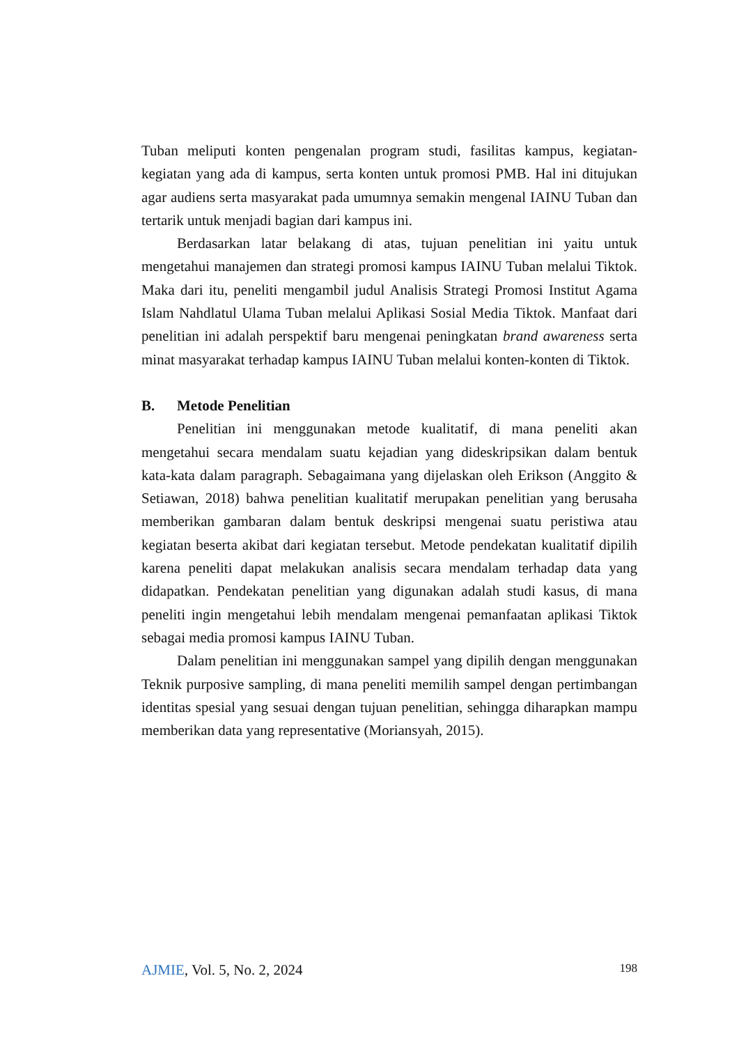Tuban meliputi konten pengenalan program studi, fasilitas kampus, kegiatan-kegiatan yang ada di kampus, serta konten untuk promosi PMB. Hal ini ditujukan agar audiens serta masyarakat pada umumnya semakin mengenal IAINU Tuban dan tertarik untuk menjadi bagian dari kampus ini.
Berdasarkan latar belakang di atas, tujuan penelitian ini yaitu untuk mengetahui manajemen dan strategi promosi kampus IAINU Tuban melalui Tiktok. Maka dari itu, peneliti mengambil judul Analisis Strategi Promosi Institut Agama Islam Nahdlatul Ulama Tuban melalui Aplikasi Sosial Media Tiktok. Manfaat dari penelitian ini adalah perspektif baru mengenai peningkatan brand awareness serta minat masyarakat terhadap kampus IAINU Tuban melalui konten-konten di Tiktok.
B. Metode Penelitian
Penelitian ini menggunakan metode kualitatif, di mana peneliti akan mengetahui secara mendalam suatu kejadian yang dideskripsikan dalam bentuk kata-kata dalam paragraph. Sebagaimana yang dijelaskan oleh Erikson (Anggito & Setiawan, 2018) bahwa penelitian kualitatif merupakan penelitian yang berusaha memberikan gambaran dalam bentuk deskripsi mengenai suatu peristiwa atau kegiatan beserta akibat dari kegiatan tersebut. Metode pendekatan kualitatif dipilih karena peneliti dapat melakukan analisis secara mendalam terhadap data yang didapatkan. Pendekatan penelitian yang digunakan adalah studi kasus, di mana peneliti ingin mengetahui lebih mendalam mengenai pemanfaatan aplikasi Tiktok sebagai media promosi kampus IAINU Tuban.
Dalam penelitian ini menggunakan sampel yang dipilih dengan menggunakan Teknik purposive sampling, di mana peneliti memilih sampel dengan pertimbangan identitas spesial yang sesuai dengan tujuan penelitian, sehingga diharapkan mampu memberikan data yang representative (Moriansyah, 2015).
AJMIE, Vol. 5, No. 2, 2024 198